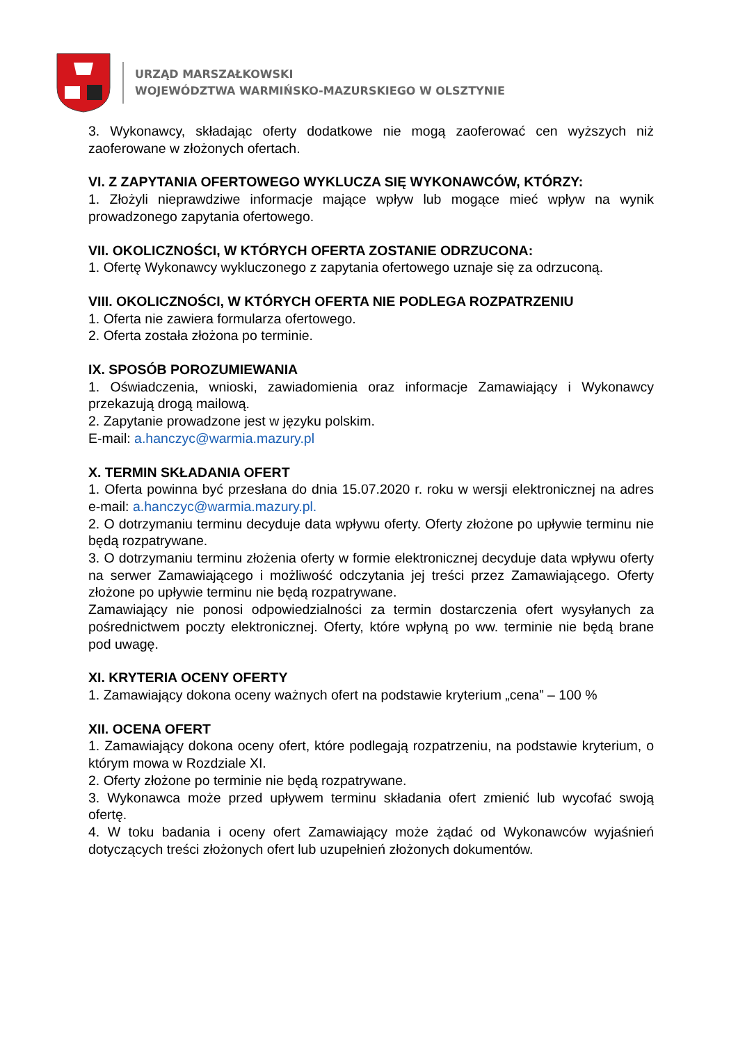URZĄD MARSZAŁKOWSKI
WOJEWÓDZTWA WARMIŃSKO-MAZURSKIEGO W OLSZTYNIE
3. Wykonawcy, składając oferty dodatkowe nie mogą zaoferować cen wyższych niż zaoferowane w złożonych ofertach.
VI. Z ZAPYTANIA OFERTOWEGO WYKLUCZA SIĘ WYKONAWCÓW, KTÓRZY:
1. Złożyli nieprawdziwe informacje mające wpływ lub mogące mieć wpływ na wynik prowadzonego zapytania ofertowego.
VII. OKOLICZNOŚCI, W KTÓRYCH OFERTA ZOSTANIE ODRZUCONA:
1. Ofertę Wykonawcy wykluczonego z zapytania ofertowego uznaje się za odrzuconą.
VIII. OKOLICZNOŚCI, W KTÓRYCH OFERTA NIE PODLEGA ROZPATRZENIU
1. Oferta nie zawiera formularza ofertowego.
2. Oferta została złożona po terminie.
IX. SPOSÓB POROZUMIEWANIA
1. Oświadczenia, wnioski, zawiadomienia oraz informacje Zamawiający i Wykonawcy przekazują drogą mailową.
2. Zapytanie prowadzone jest w języku polskim.
E-mail: a.hanczyc@warmia.mazury.pl
X. TERMIN SKŁADANIA OFERT
1. Oferta powinna być przesłana do dnia 15.07.2020 r. roku w wersji elektronicznej na adres e-mail: a.hanczyc@warmia.mazury.pl.
2. O dotrzymaniu terminu decyduje data wpływu oferty. Oferty złożone po upływie terminu nie będą rozpatrywane.
3. O dotrzymaniu terminu złożenia oferty w formie elektronicznej decyduje data wpływu oferty na serwer Zamawiającego i możliwość odczytania jej treści przez Zamawiającego. Oferty złożone po upływie terminu nie będą rozpatrywane.
Zamawiający nie ponosi odpowiedzialności za termin dostarczenia ofert wysyłanych za pośrednictwem poczty elektronicznej. Oferty, które wpłyną po ww. terminie nie będą brane pod uwagę.
XI. KRYTERIA OCENY OFERTY
1. Zamawiający dokona oceny ważnych ofert na podstawie kryterium „cena” – 100 %
XII. OCENA OFERT
1. Zamawiający dokona oceny ofert, które podlegają rozpatrzeniu, na podstawie kryterium, o którym mowa w Rozdziale XI.
2. Oferty złożone po terminie nie będą rozpatrywane.
3. Wykonawca może przed upływem terminu składania ofert zmienić lub wycofać swoją ofertę.
4. W toku badania i oceny ofert Zamawiający może żądać od Wykonawców wyjaśnień dotyczących treści złożonych ofert lub uzupełnień złożonych dokumentów.